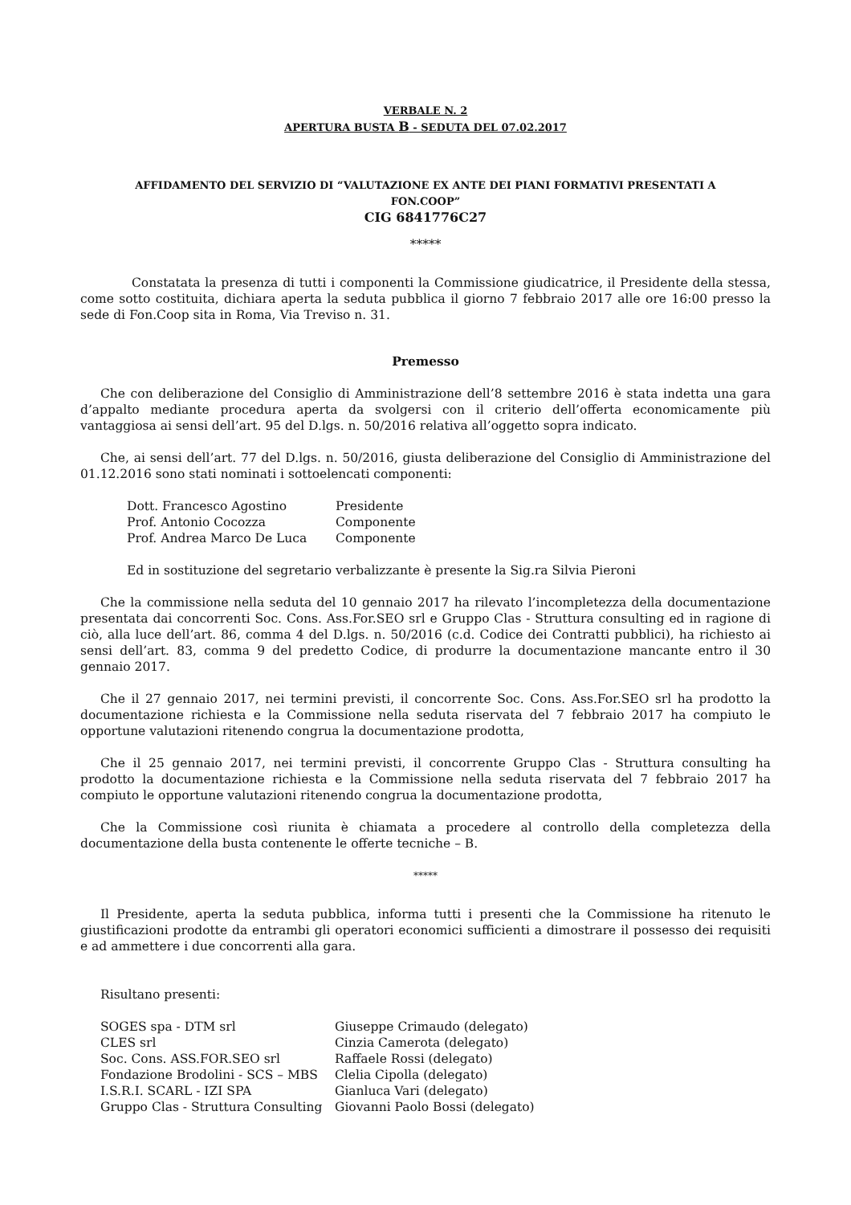VERBALE N. 2
APERTURA BUSTA B - SEDUTA DEL 07.02.2017
AFFIDAMENTO DEL SERVIZIO DI “VALUTAZIONE EX ANTE DEI PIANI FORMATIVI PRESENTATI A
FON.COOP”
CIG 6841776C27
*****
Constatata la presenza di tutti i componenti la Commissione giudicatrice, il Presidente della stessa, come sotto costituita, dichiara aperta la seduta pubblica il giorno 7 febbraio 2017 alle ore 16:00 presso la sede di Fon.Coop sita in Roma, Via Treviso n. 31.
Premesso
Che con deliberazione del Consiglio di Amministrazione dell’8 settembre 2016 è stata indetta una gara d’appalto mediante procedura aperta da svolgersi con il criterio dell’offerta economicamente più vantaggiosa ai sensi dell’art. 95 del D.lgs. n. 50/2016 relativa all’oggetto sopra indicato.
Che, ai sensi dell’art. 77 del D.lgs. n. 50/2016, giusta deliberazione del Consiglio di Amministrazione del 01.12.2016 sono stati nominati i sottoelencati componenti:
| Dott. Francesco Agostino | Presidente |
| Prof. Antonio Cocozza | Componente |
| Prof. Andrea Marco De Luca | Componente |
Ed in sostituzione del segretario verbalizzante è presente la Sig.ra Silvia Pieroni
Che la commissione nella seduta del 10 gennaio 2017 ha rilevato l’incompletezza della documentazione presentata dai concorrenti Soc. Cons. Ass.For.SEO srl e Gruppo Clas - Struttura consulting ed in ragione di ciò, alla luce dell’art. 86, comma 4 del D.lgs. n. 50/2016 (c.d. Codice dei Contratti pubblici), ha richiesto ai sensi dell’art. 83, comma 9 del predetto Codice, di produrre la documentazione mancante entro il 30 gennaio 2017.
Che il 27 gennaio 2017, nei termini previsti, il concorrente Soc. Cons. Ass.For.SEO srl ha prodotto la documentazione richiesta e la Commissione nella seduta riservata del 7 febbraio 2017 ha compiuto le opportune valutazioni ritenendo congrua la documentazione prodotta,
Che il 25 gennaio 2017, nei termini previsti, il concorrente Gruppo Clas - Struttura consulting ha prodotto la documentazione richiesta e la Commissione nella seduta riservata del 7 febbraio 2017 ha compiuto le opportune valutazioni ritenendo congrua la documentazione prodotta,
Che la Commissione così riunita è chiamata a procedere al controllo della completezza della documentazione della busta contenente le offerte tecniche – B.
*****
Il Presidente, aperta la seduta pubblica, informa tutti i presenti che la Commissione ha ritenuto le giustificazioni prodotte da entrambi gli operatori economici sufficienti a dimostrare il possesso dei requisiti e ad ammettere i due concorrenti alla gara.
Risultano presenti:
| SOGES spa - DTM srl | Giuseppe Crimaudo (delegato) |
| CLES srl | Cinzia Camerota (delegato) |
| Soc. Cons. ASS.FOR.SEO srl | Raffaele Rossi (delegato) |
| Fondazione Brodolini - SCS – MBS | Clelia Cipolla (delegato) |
| I.S.R.I. SCARL - IZI SPA | Gianluca Vari (delegato) |
| Gruppo Clas - Struttura Consulting | Giovanni Paolo Bossi (delegato) |